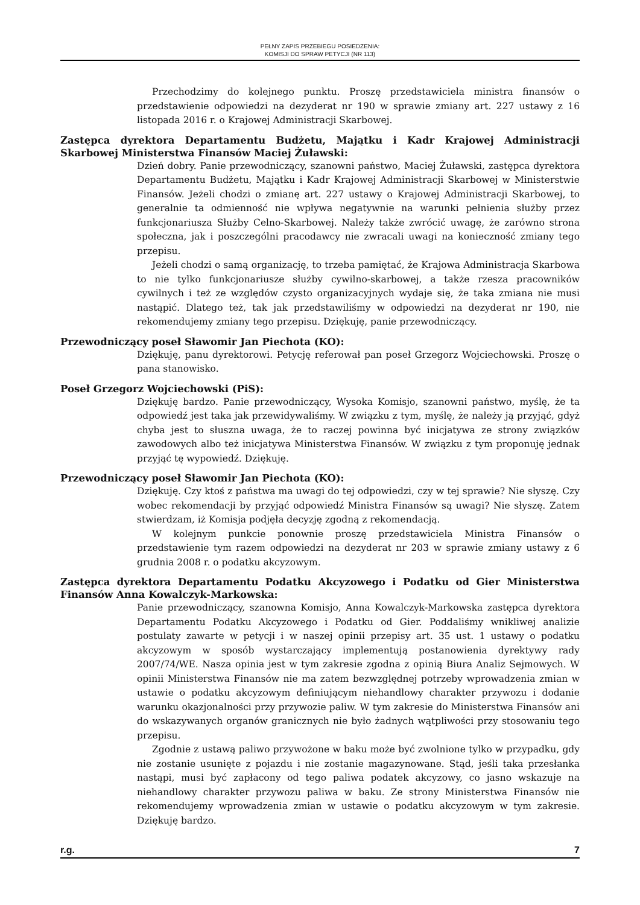PEŁNY ZAPIS PRZEBIEGU POSIEDZENIA:
KOMISJI DO SPRAW PETYCJI (NR 113)
Przechodzimy do kolejnego punktu. Proszę przedstawiciela ministra finansów o przedstawienie odpowiedzi na dezyderat nr 190 w sprawie zmiany art. 227 ustawy z 16 listopada 2016 r. o Krajowej Administracji Skarbowej.
Zastępca dyrektora Departamentu Budżetu, Majątku i Kadr Krajowej Administracji Skarbowej Ministerstwa Finansów Maciej Żuławski:
Dzień dobry. Panie przewodniczący, szanowni państwo, Maciej Żuławski, zastępca dyrektora Departamentu Budżetu, Majątku i Kadr Krajowej Administracji Skarbowej w Ministerstwie Finansów. Jeżeli chodzi o zmianę art. 227 ustawy o Krajowej Administracji Skarbowej, to generalnie ta odmienność nie wpływa negatywnie na warunki pełnienia służby przez funkcjonariusza Służby Celno-Skarbowej. Należy także zwrócić uwagę, że zarówno strona społeczna, jak i poszczególni pracodawcy nie zwracali uwagi na konieczność zmiany tego przepisu.
Jeżeli chodzi o samą organizację, to trzeba pamiętać, że Krajowa Administracja Skarbowa to nie tylko funkcjonariusze służby cywilno-skarbowej, a także rzesza pracowników cywilnych i też ze względów czysto organizacyjnych wydaje się, że taka zmiana nie musi nastąpić. Dlatego też, tak jak przedstawiliśmy w odpowiedzi na dezyderat nr 190, nie rekomendujemy zmiany tego przepisu. Dziękuję, panie przewodniczący.
Przewodniczący poseł Sławomir Jan Piechota (KO):
Dziękuję, panu dyrektorowi. Petycję referował pan poseł Grzegorz Wojciechowski. Proszę o pana stanowisko.
Poseł Grzegorz Wojciechowski (PiS):
Dziękuję bardzo. Panie przewodniczący, Wysoka Komisjo, szanowni państwo, myślę, że ta odpowiedź jest taka jak przewidywaliśmy. W związku z tym, myślę, że należy ją przyjąć, gdyż chyba jest to słuszna uwaga, że to raczej powinna być inicjatywa ze strony związków zawodowych albo też inicjatywa Ministerstwa Finansów. W związku z tym proponuję jednak przyjąć tę wypowiedź. Dziękuję.
Przewodniczący poseł Sławomir Jan Piechota (KO):
Dziękuję. Czy ktoś z państwa ma uwagi do tej odpowiedzi, czy w tej sprawie? Nie słyszę. Czy wobec rekomendacji by przyjąć odpowiedź Ministra Finansów są uwagi? Nie słyszę. Zatem stwierdzam, iż Komisja podjęła decyzję zgodną z rekomendacją.
W kolejnym punkcie ponownie proszę przedstawiciela Ministra Finansów o przedstawienie tym razem odpowiedzi na dezyderat nr 203 w sprawie zmiany ustawy z 6 grudnia 2008 r. o podatku akcyzowym.
Zastępca dyrektora Departamentu Podatku Akcyzowego i Podatku od Gier Ministerstwa Finansów Anna Kowalczyk-Markowska:
Panie przewodniczący, szanowna Komisjo, Anna Kowalczyk-Markowska zastępca dyrektora Departamentu Podatku Akcyzowego i Podatku od Gier. Poddaliśmy wnikliwej analizie postulaty zawarte w petycji i w naszej opinii przepisy art. 35 ust. 1 ustawy o podatku akcyzowym w sposób wystarczający implementują postanowienia dyrektywy rady 2007/74/WE. Nasza opinia jest w tym zakresie zgodna z opinią Biura Analiz Sejmowych. W opinii Ministerstwa Finansów nie ma zatem bezwzględnej potrzeby wprowadzenia zmian w ustawie o podatku akcyzowym definiującym niehandlowy charakter przywozu i dodanie warunku okazjonalności przy przywozie paliw. W tym zakresie do Ministerstwa Finansów ani do wskazywanych organów granicznych nie było żadnych wątpliwości przy stosowaniu tego przepisu.
Zgodnie z ustawą paliwo przywożone w baku może być zwolnione tylko w przypadku, gdy nie zostanie usunięte z pojazdu i nie zostanie magazynowane. Stąd, jeśli taka przesłanka nastąpi, musi być zapłacony od tego paliwa podatek akcyzowy, co jasno wskazuje na niehandlowy charakter przywozu paliwa w baku. Ze strony Ministerstwa Finansów nie rekomendujemy wprowadzenia zmian w ustawie o podatku akcyzowym w tym zakresie. Dziękuję bardzo.
r.g. 7